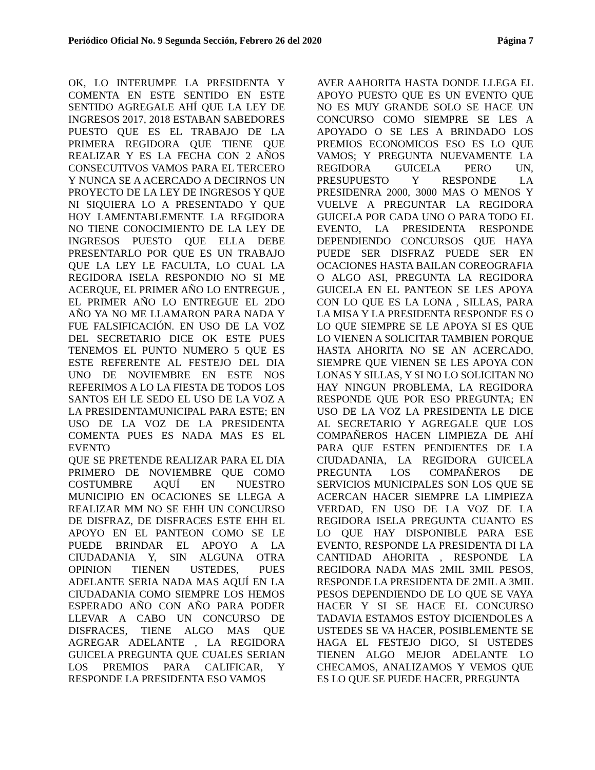Periódico Oficial No. 9 Segunda Sección, Febrero 26 del 2020 Página 7
OK, LO INTERUMPE LA PRESIDENTA Y COMENTA EN ESTE SENTIDO EN ESTE SENTIDO AGREGALE AHÍ QUE LA LEY DE INGRESOS 2017, 2018 ESTABAN SABEDORES PUESTO QUE ES EL TRABAJO DE LA PRIMERA REGIDORA QUE TIENE QUE REALIZAR Y ES LA FECHA CON 2 AÑOS CONSECUTIVOS VAMOS PARA EL TERCERO Y NUNCA SE A ACERCADO A DECIRNOS UN PROYECTO DE LA LEY DE INGRESOS Y QUE NI SIQUIERA LO A PRESENTADO Y QUE HOY LAMENTABLEMENTE LA REGIDORA NO TIENE CONOCIMIENTO DE LA LEY DE INGRESOS PUESTO QUE ELLA DEBE PRESENTARLO POR QUE ES UN TRABAJO QUE LA LEY LE FACULTA, LO CUAL LA REGIDORA ISELA RESPONDIO NO SI ME ACERQUE, EL PRIMER AÑO LO ENTREGUE , EL PRIMER AÑO LO ENTREGUE EL 2DO AÑO YA NO ME LLAMARON PARA NADA Y FUE FALSIFICACIÓN. EN USO DE LA VOZ DEL SECRETARIO DICE OK ESTE PUES TENEMOS EL PUNTO NUMERO 5 QUE ES ESTE REFERENTE AL FESTEJO DEL DIA UNO DE NOVIEMBRE EN ESTE NOS REFERIMOS A LO LA FIESTA DE TODOS LOS SANTOS EH LE SEDO EL USO DE LA VOZ A LA PRESIDENTAMUNICIPAL PARA ESTE; EN USO DE LA VOZ DE LA PRESIDENTA COMENTA PUES ES NADA MAS ES EL EVENTO
QUE SE PRETENDE REALIZAR PARA EL DIA PRIMERO DE NOVIEMBRE QUE COMO COSTUMBRE AQUÍ EN NUESTRO MUNICIPIO EN OCACIONES SE LLEGA A REALIZAR MM NO SE EHH UN CONCURSO DE DISFRAZ, DE DISFRACES ESTE EHH EL APOYO EN EL PANTEON COMO SE LE PUEDE BRINDAR EL APOYO A LA CIUDADANIA Y, SIN ALGUNA OTRA OPINION TIENEN USTEDES, PUES ADELANTE SERIA NADA MAS AQUÍ EN LA CIUDADANIA COMO SIEMPRE LOS HEMOS ESPERADO AÑO CON AÑO PARA PODER LLEVAR A CABO UN CONCURSO DE DISFRACES, TIENE ALGO MAS QUE AGREGAR ADELANTE , LA REGIDORA GUICELA PREGUNTA QUE CUALES SERIAN LOS PREMIOS PARA CALIFICAR, Y RESPONDE LA PRESIDENTA ESO VAMOS
AVER AAHORITA HASTA DONDE LLEGA EL APOYO PUESTO QUE ES UN EVENTO QUE NO ES MUY GRANDE SOLO SE HACE UN CONCURSO COMO SIEMPRE SE LES A APOYADO O SE LES A BRINDADO LOS PREMIOS ECONOMICOS ESO ES LO QUE VAMOS; Y PREGUNTA NUEVAMENTE LA REGIDORA GUICELA PERO UN, PRESUPUESTO Y RESPONDE LA PRESIDENRA 2000, 3000 MAS O MENOS Y VUELVE A PREGUNTAR LA REGIDORA GUICELA POR CADA UNO O PARA TODO EL EVENTO, LA PRESIDENTA RESPONDE DEPENDIENDO CONCURSOS QUE HAYA PUEDE SER DISFRAZ PUEDE SER EN OCACIONES HASTA BAILAN COREOGRAFIA O ALGO ASI, PREGUNTA LA REGIDORA GUICELA EN EL PANTEON SE LES APOYA CON LO QUE ES LA LONA , SILLAS, PARA LA MISA Y LA PRESIDENTA RESPONDE ES O LO QUE SIEMPRE SE LE APOYA SI ES QUE LO VIENEN A SOLICITAR TAMBIEN PORQUE HASTA AHORITA NO SE AN ACERCADO, SIEMPRE QUE VIENEN SE LES APOYA CON LONAS Y SILLAS, Y SI NO LO SOLICITAN NO HAY NINGUN PROBLEMA, LA REGIDORA RESPONDE QUE POR ESO PREGUNTA; EN USO DE LA VOZ LA PRESIDENTA LE DICE AL SECRETARIO Y AGREGALE QUE LOS COMPAÑEROS HACEN LIMPIEZA DE AHÍ PARA QUE ESTEN PENDIENTES DE LA CIUDADANIA, LA REGIDORA GUICELA PREGUNTA LOS COMPAÑEROS DE SERVICIOS MUNICIPALES SON LOS QUE SE ACERCAN HACER SIEMPRE LA LIMPIEZA VERDAD, EN USO DE LA VOZ DE LA REGIDORA ISELA PREGUNTA CUANTO ES LO QUE HAY DISPONIBLE PARA ESE EVENTO, RESPONDE LA PRESIDENTA DI LA CANTIDAD AHORITA , RESPONDE LA REGIDORA NADA MAS 2MIL 3MIL PESOS, RESPONDE LA PRESIDENTA DE 2MIL A 3MIL PESOS DEPENDIENDO DE LO QUE SE VAYA HACER Y SI SE HACE EL CONCURSO TADAVIA ESTAMOS ESTOY DICIENDOLES A USTEDES SE VA HACER, POSIBLEMENTE SE HAGA EL FESTEJO DIGO, SI USTEDES TIENEN ALGO MEJOR ADELANTE LO CHECAMOS, ANALIZAMOS Y VEMOS QUE ES LO QUE SE PUEDE HACER, PREGUNTA